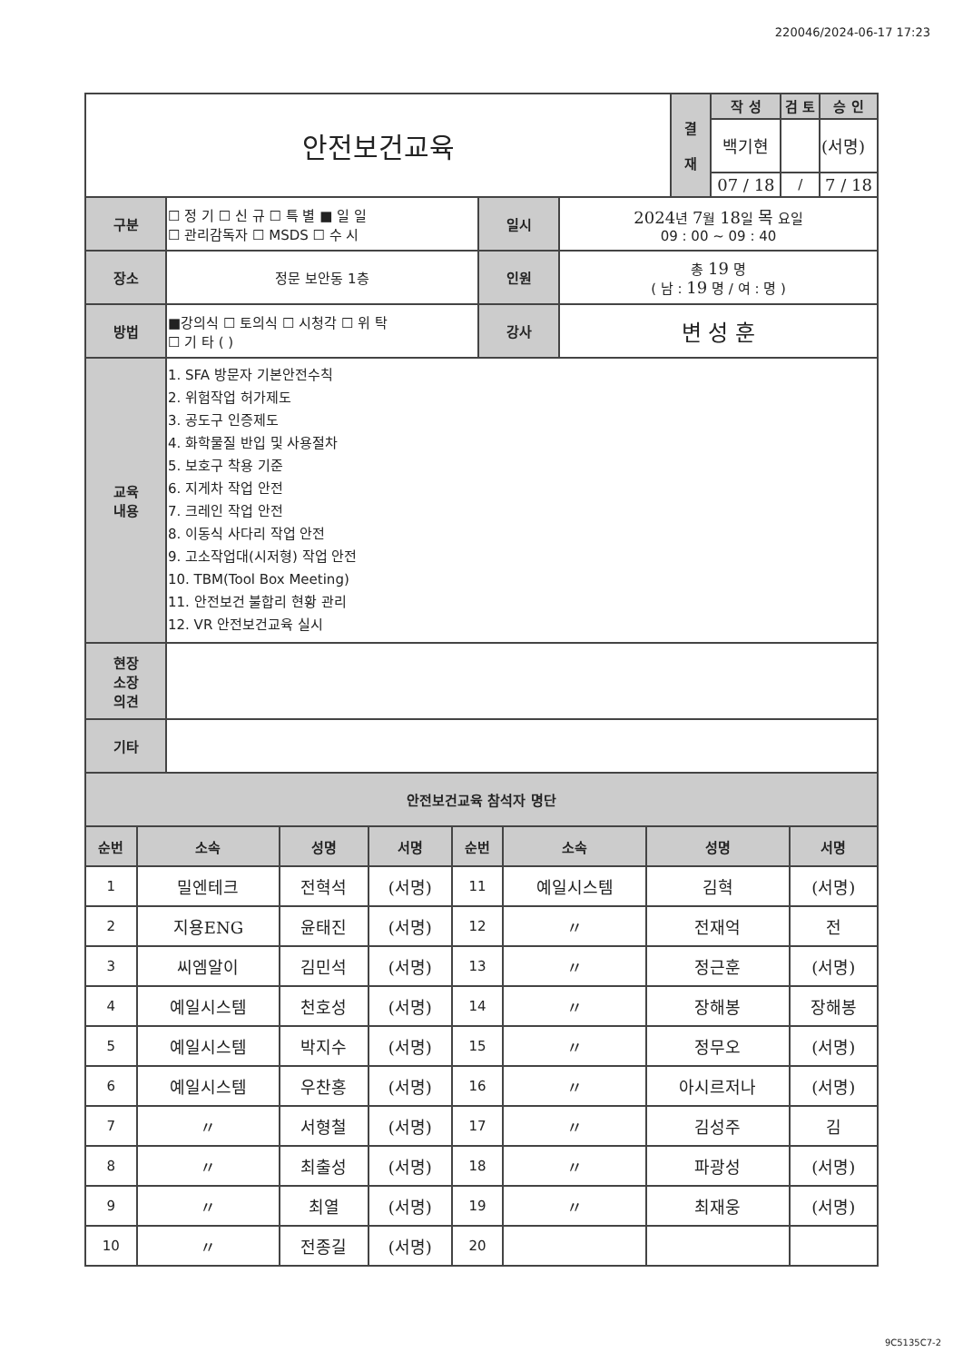220046/2024-06-17 17:23
| 안전보건교육 | 결 재 | 작 성 | 검 토 | 승 인 |
| | | 백기현 | | (서명) |
| | | 07 / 18 | / | 7 / 18 |
| 구분 | ☐ 정 기 ☐ 신 규 ☐ 특 별 ■ 일 일 ☐ 관리감독자 ☐ MSDS ☐ 수 시 | 일시 | 2024 년 7 월 18 일 목 요일 09 : 00 ~ 09 : 40 |
| 장소 | 정문 보안동 1층 | 인원 | 총 19 명 ( 남 : 19 명 / 여 : 명 ) |
| 방법 | ■강의식 ☐ 토의식 ☐ 시청각 ☐ 위 탁 ☐ 기 타 ( ) | 강사 | 변 성 훈 |
| 교육 내용 | 1. SFA 방문자 기본안전수칙 2. 위험작업 허가제도 3. 공도구 인증제도 4. 화학물질 반입 및 사용절차 5. 보호구 착용 기준 6. 지게차 작업 안전 7. 크레인 작업 안전 8. 이동식 사다리 작업 안전 9. 고소작업대(시저형) 작업 안전 10. TBM(Tool Box Meeting) 11. 안전보건 불합리 현황 관리 12. VR 안전보건교육 실시 | | |
| 현장 소장 의견 | | | |
| 기타 | | | |
| 안전보건교육 참석자 명단 | | | |
| 순번 | 소속 | 성명 | 서명 | 순번 | 소속 | 성명 | 서명 |
| --- | --- | --- | --- | --- | --- | --- | --- |
| 1 | 밀엔테크 | 전혁석 | (서명) | 11 | 예일시스템 | 김혁 | (서명) |
| 2 | 지용ENG | 윤태진 | (서명) | 12 | 〃 | 전재억 | 전 |
| 3 | 씨엠알이 | 김민석 | (서명) | 13 | 〃 | 정근훈 | (서명) |
| 4 | 예일시스템 | 천호성 | (서명) | 14 | 〃 | 장해봉 | 장해봉 |
| 5 | 예일시스템 | 박지수 | (서명) | 15 | 〃 | 정무오 | (서명) |
| 6 | 예일시스템 | 우찬홍 | (서명) | 16 | 〃 | 아시르저나 | (서명) |
| 7 | 〃 | 서형철 | (서명) | 17 | 〃 | 김성주 | 김 |
| 8 | 〃 | 최출성 | (서명) | 18 | 〃 | 파광성 | (서명) |
| 9 | 〃 | 최열 | (서명) | 19 | 〃 | 최재웅 | (서명) |
| 10 | 〃 | 전종길 | (서명) | 20 | | | |
9C5135C7-2